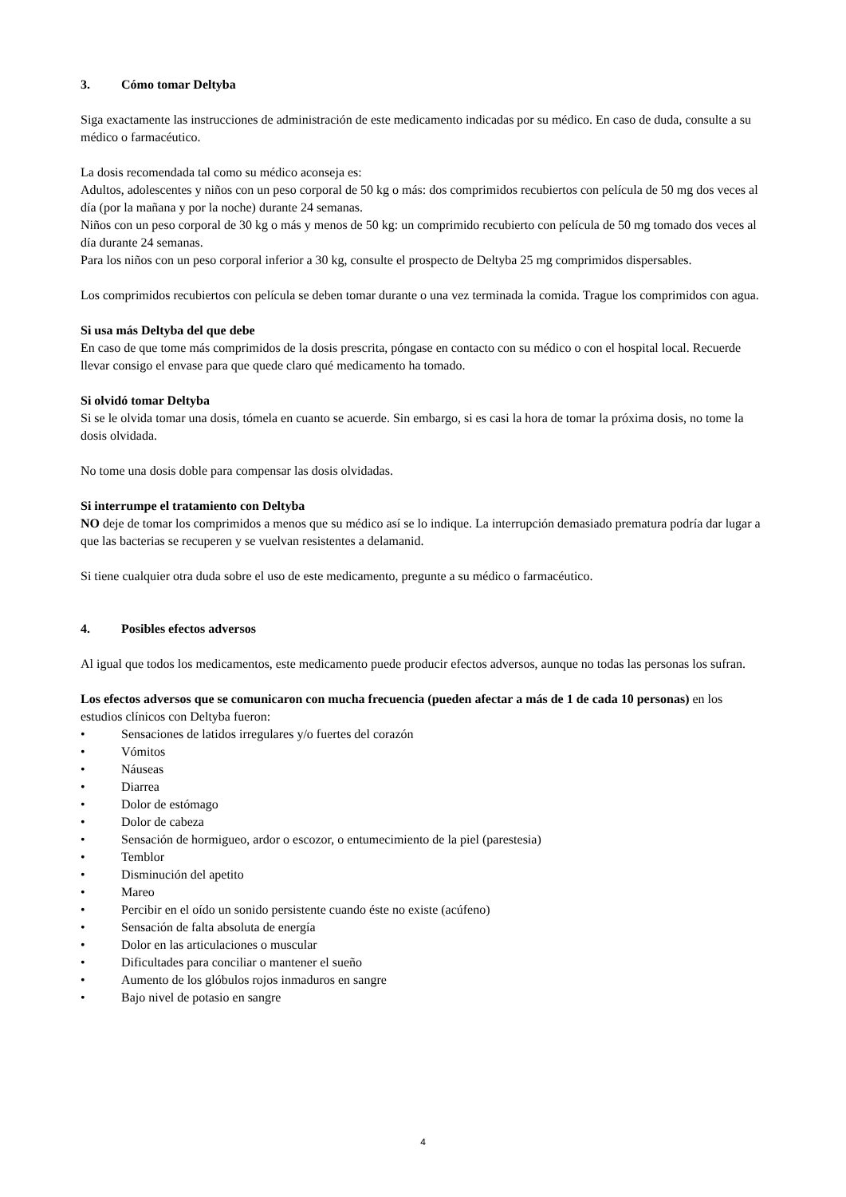3. Cómo tomar Deltyba
Siga exactamente las instrucciones de administración de este medicamento indicadas por su médico. En caso de duda, consulte a su médico o farmacéutico.
La dosis recomendada tal como su médico aconseja es:
Adultos, adolescentes y niños con un peso corporal de 50 kg o más: dos comprimidos recubiertos con película de 50 mg dos veces al día (por la mañana y por la noche) durante 24 semanas.
Niños con un peso corporal de 30 kg o más y menos de 50 kg: un comprimido recubierto con película de 50 mg tomado dos veces al día durante 24 semanas.
Para los niños con un peso corporal inferior a 30 kg, consulte el prospecto de Deltyba 25 mg comprimidos dispersables.
Los comprimidos recubiertos con película se deben tomar durante o una vez terminada la comida. Trague los comprimidos con agua.
Si usa más Deltyba del que debe
En caso de que tome más comprimidos de la dosis prescrita, póngase en contacto con su médico o con el hospital local. Recuerde llevar consigo el envase para que quede claro qué medicamento ha tomado.
Si olvidó tomar Deltyba
Si se le olvida tomar una dosis, tómela en cuanto se acuerde. Sin embargo, si es casi la hora de tomar la próxima dosis, no tome la dosis olvidada.
No tome una dosis doble para compensar las dosis olvidadas.
Si interrumpe el tratamiento con Deltyba
NO deje de tomar los comprimidos a menos que su médico así se lo indique. La interrupción demasiado prematura podría dar lugar a que las bacterias se recuperen y se vuelvan resistentes a delamanid.
Si tiene cualquier otra duda sobre el uso de este medicamento, pregunte a su médico o farmacéutico.
4. Posibles efectos adversos
Al igual que todos los medicamentos, este medicamento puede producir efectos adversos, aunque no todas las personas los sufran.
Los efectos adversos que se comunicaron con mucha frecuencia (pueden afectar a más de 1 de cada 10 personas) en los estudios clínicos con Deltyba fueron:
• Sensaciones de latidos irregulares y/o fuertes del corazón
• Vómitos
• Náuseas
• Diarrea
• Dolor de estómago
• Dolor de cabeza
• Sensación de hormigueo, ardor o escozor, o entumecimiento de la piel (parestesia)
• Temblor
• Disminución del apetito
• Mareo
• Percibir en el oído un sonido persistente cuando éste no existe (acúfeno)
• Sensación de falta absoluta de energía
• Dolor en las articulaciones o muscular
• Dificultades para conciliar o mantener el sueño
• Aumento de los glóbulos rojos inmaduros en sangre
• Bajo nivel de potasio en sangre
4